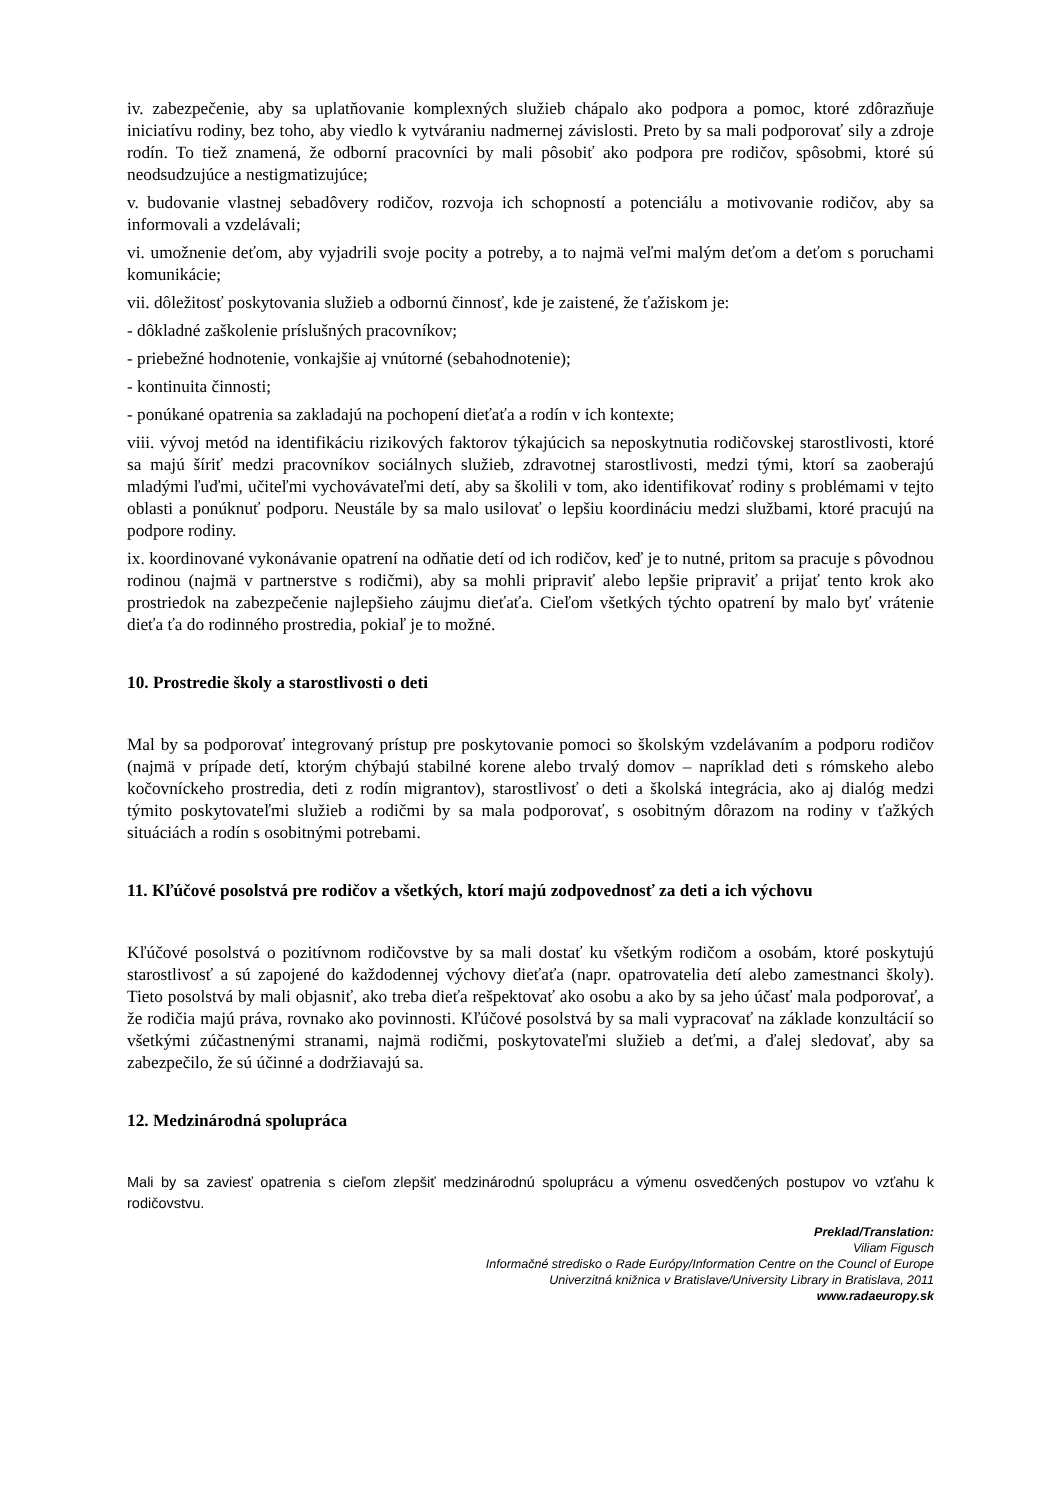iv. zabezpečenie, aby sa uplatňovanie komplexných služieb chápalo ako podpora a pomoc, ktoré zdôrazňuje iniciatívu rodiny, bez toho, aby viedlo k vytváraniu nadmernej závislosti. Preto by sa mali podporovať sily a zdroje rodín. To tiež znamená, že odborní pracovníci by mali pôsobiť ako podpora pre rodičov, spôsobmi, ktoré sú neodsudzujúce a nestigmatizujúce;
v. budovanie vlastnej sebadôvery rodičov, rozvoja ich schopností a potenciálu a motivovanie rodičov, aby sa informovali a vzdelávali;
vi. umožnenie deťom, aby vyjadrili svoje pocity a potreby, a to najmä veľmi malým deťom a deťom s poruchami komunikácie;
vii. dôležitosť poskytovania služieb a odbornú činnosť, kde je zaistené, že ťažiskom je:
- dôkladné zaškolenie príslušných pracovníkov;
- priebežné hodnotenie, vonkajšie aj vnútorné (sebahodnotenie);
- kontinuita činnosti;
- ponúkané opatrenia sa zakladajú na pochopení dieťaťa a rodín v ich kontexte;
viii. vývoj metód na identifikáciu rizikových faktorov týkajúcich sa neposkytnutia rodičovskej starostlivosti, ktoré sa majú šíriť medzi pracovníkov sociálnych služieb, zdravotnej starostlivosti, medzi tými, ktorí sa zaoberajú mladými ľuďmi, učiteľmi vychovávateľmi detí, aby sa školili v tom, ako identifikovať rodiny s problémami v tejto oblasti a ponúknuť podporu. Neustále by sa malo usilovať o lepšiu koordináciu medzi službami, ktoré pracujú na podpore rodiny.
ix. koordinované vykonávanie opatrení na odňatie detí od ich rodičov, keď je to nutné, pritom sa pracuje s pôvodnou rodinou (najmä v partnerstve s rodičmi), aby sa mohli pripraviť alebo lepšie pripraviť a prijať tento krok ako prostriedok na zabezpečenie najlepšieho záujmu dieťaťa. Cieľom všetkých týchto opatrení by malo byť vrátenie dieťa ťa do rodinného prostredia, pokiaľ je to možné.
10. Prostredie školy a starostlivosti o deti
Mal by sa podporovať integrovaný prístup pre poskytovanie pomoci so školským vzdelávaním a podporu rodičov (najmä v prípade detí, ktorým chýbajú stabilné korene alebo trvalý domov – napríklad deti s rómskeho alebo kočovníckeho prostredia, deti z rodín migrantov), starostlivosť o deti a školská integrácia, ako aj dialóg medzi týmito poskytovateľmi služieb a rodičmi by sa mala podporovať, s osobitným dôrazom na rodiny v ťažkých situáciách a rodín s osobitnými potrebami.
11. Kľúčové posolstvá pre rodičov a všetkých, ktorí majú zodpovednosť za deti a ich výchovu
Kľúčové posolstvá o pozitívnom rodičovstve by sa mali dostať ku všetkým rodičom a osobám, ktoré poskytujú starostlivosť a sú zapojené do každodennej výchovy dieťaťa (napr. opatrovatelia detí alebo zamestnanci školy). Tieto posolstvá by mali objasniť, ako treba dieťa rešpektovať ako osobu a ako by sa jeho účasť mala podporovať, a že rodičia majú práva, rovnako ako povinnosti. Kľúčové posolstvá by sa mali vypracovať na základe konzultácií so všetkými zúčastnenými stranami, najmä rodičmi, poskytovateľmi služieb a deťmi, a ďalej sledovať, aby sa zabezpečilo, že sú účinné a dodržiavajú sa.
12. Medzinárodná spolupráca
Mali by sa zaviesť opatrenia s cieľom zlepšiť medzinárodnú spoluprácu a výmenu osvedčených postupov vo vzťahu k rodičovstvu.
Preklad/Translation:
Viliam Figusch
Informačné stredisko o Rade Európy/Information Centre on the Councl of Europe
Univerzitná knižnica v Bratislave/University Library in Bratislava, 2011
www.radaeuropy.sk